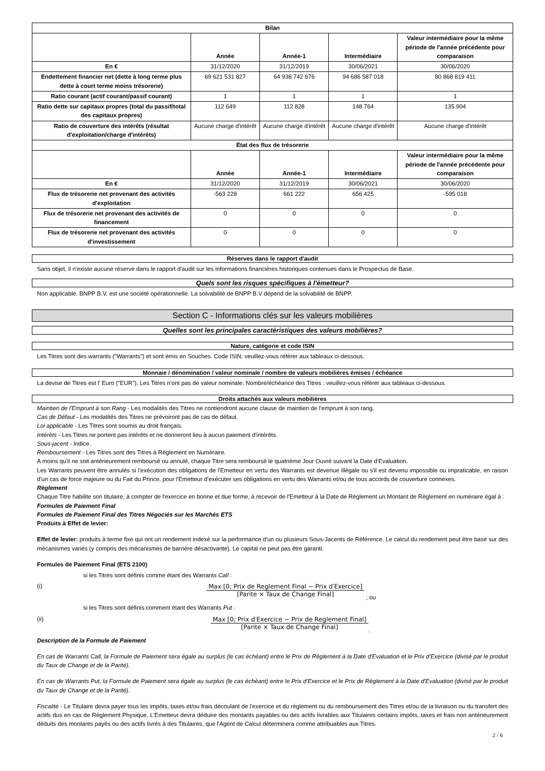| Bilan | | | | |
| --- | --- | --- | --- | --- |
| | Année | Année-1 | Intermédiaire | Valeur intermédiaire pour la même période de l'année précédente pour comparaison |
| En € | 31/12/2020 | 31/12/2019 | 30/06/2021 | 30/06/2020 |
| Endettement financier net (dette à long terme plus dette à court terme moins trésorerie) | 69 621 531 827 | 64 938 742 676 | 94 686 587 018 | 80 868 819 411 |
| Ratio courant (actif courant/passif courant) | 1 | 1 | 1 | 1 |
| Ratio dette sur capitaux propres (total du passif/total des capitaux propres) | 112 649 | 112 828 | 148 764 | 135 904 |
| Ratio de couverture des intérêts (résultat d'exploitation/charge d'intérêts) | Aucune charge d'intérêt | Aucune charge d'intérêt | Aucune charge d'intérêt | Aucune charge d'intérêt |
| État des flux de trésorerie | | | | |
| | Année | Année-1 | Intermédiaire | Valeur intermédiaire pour la même période de l'année précédente pour comparaison |
| En € | 31/12/2020 | 31/12/2019 | 30/06/2021 | 30/06/2020 |
| Flux de trésorerie net provenant des activités d'exploitation | -563 228 | 661 222 | 656 425 | -595 018 |
| Flux de trésorerie net provenant des activités de financement | 0 | 0 | 0 | 0 |
| Flux de trésorerie net provenant des activités d'investissement | 0 | 0 | 0 | 0 |
Réserves dans le rapport d'audit
Sans objet, il n'existe aucune réserve dans le rapport d'audit sur les informations financières historiques contenues dans le Prospectus de Base.
Quels sont les risques spécifiques à l'émetteur?
Non applicable. BNPP B.V. est une société opérationnelle. La solvabilité de BNPP B.V dépend de la solvabilité de BNPP.
Section C - Informations clés sur les valeurs mobilières
Quelles sont les principales caractéristiques des valeurs mobilières?
Nature, catégorie et code ISIN
Les Titres sont des warrants ("Warrants") et sont émis en Souches. Code ISIN: veuillez-vous référer aux tableaux ci-dessous.
Monnaie / dénomination / valeur nominale / nombre de valeurs mobilières émises / échéance
La devise de Titres est l' Euro ("EUR"). Les Titres n'ont pas de valeur nominale. Nombre/échéance des Titres : veuillez-vous référer aux tableaux ci-dessous.
Droits attachés aux valeurs mobilières
Maintien de l'Emprunt à son Rang - Les modalités des Titres ne contiendront aucune clause de maintien de l'emprunt à son rang.
Cas de Défaut - Les modalités des Titres ne prévoiront pas de cas de défaut.
Loi applicable - Les Titres sont soumis au droit français.
Intérêts - Les Titres ne portent pas intérêts et ne donneront lieu à aucun paiement d'intérêts.
Sous-jacent - Indice.
Remboursement - Les Titres sont des Titres à Règlement en Numéraire.
A moins qu'il ne soit antérieurement remboursé ou annulé, chaque Titre sera remboursé le quatrième Jour Ouvré suivant la Date d'Evaluation.
Les Warrants peuvent être annulés si l'exécution des obligations de l'Emetteur en vertu des Warrants est devenue illégale ou s'il est devenu impossible ou impraticable, en raison d'un cas de force majeure ou du Fait du Prince, pour l'Emetteur d'exécuter ses obligations en vertu des Warrants et/ou de tous accords de couverture connexes.
Règlement
Chaque Titre habilite son titulaire, à compter de l'exercice en bonne et due forme, à recevoir de l'Emetteur à la Date de Règlement un Montant de Règlement en numéraire égal à :
Formules de Paiement Final
Formules de Paiement Final des Titres Négociés sur les Marchés ETS
Produits à Effet de levier:
Effet de levier: produits à terme fixe qui ont un rendement indexé sur la performance d'un ou plusieurs Sous-Jacents de Référence. Le calcul du rendement peut être basé sur des mécanismes variés (y compris des mécanismes de barrière désactivante). Le capital ne peut pas être garanti.
Formules de Paiement Final (ETS 2100)
si les Titres sont définis comme étant des Warrants Call :
(i) Max [0; Prix de Reglement Final − Prix d′Exercice] [Parite × Taux de Change Final]
; ou
si les Titres sont définis comment étant des Warrants Put :
(ii) Max [0; Prix d′Exercice − Prix de Reglement Final] [Parite × Taux de Change Final]
.
Description de la Formule de Paiement
En cas de Warrants Call, la Formule de Paiement sera égale au surplus (le cas échéant) entre le Prix de Règlement à la Date d'Evaluation et le Prix d'Exercice (divisé par le produit du Taux de Change et de la Parité).
En cas de Warrants Put, la Formule de Paiement sera égale au surplus (le cas échéant) entre le Prix d'Exercice et le Prix de Règlement à la Date d'Evaluation (divisé par le produit du Taux de Change et de la Parité).
Fiscalité - Le Titulaire devra payer tous les impôts, taxes et/ou frais découlant de l'exercice et du règlement ou du remboursement des Titres et/ou de la livraison ou du transfert des actifs dus en cas de Règlement Physique. L'Emetteur devra déduire des montants payables ou des actifs livrables aux Titulaires certains impôts, taxes et frais non antérieurement déduits des montants payés ou des actifs livrés à des Titulaires, que l'Agent de Calcul déterminera comme attribuables aux Titres.
2 / 6